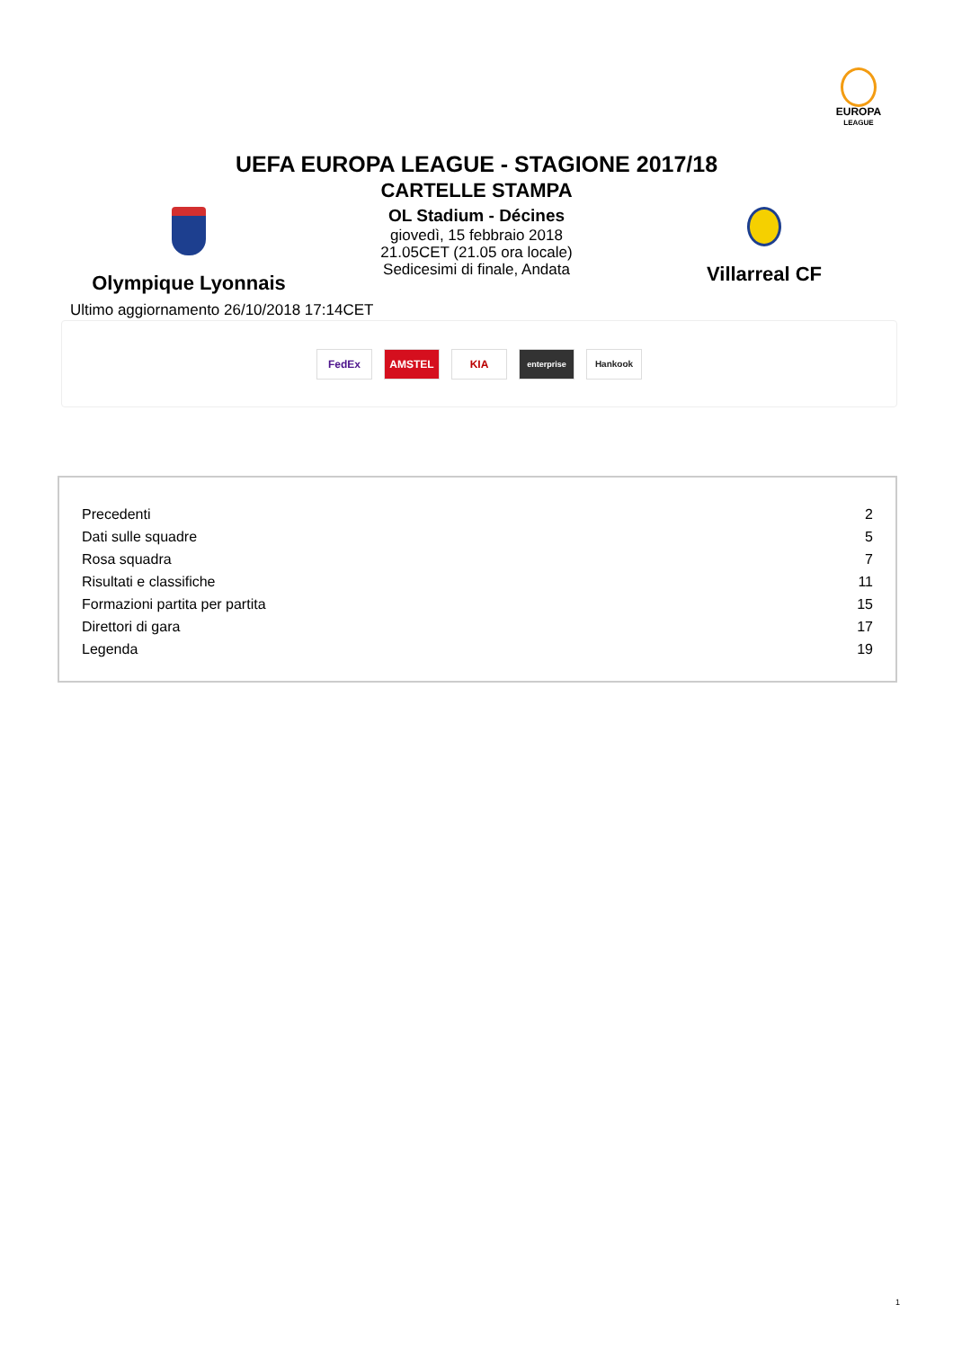EUROPA
LEAGUE
UEFA EUROPA LEAGUE - STAGIONE 2017/18
CARTELLE STAMPA
Olympique Lyonnais
OL Stadium - Décines
giovedì, 15 febbraio 2018
21.05CET (21.05 ora locale)
Sedicesimi di finale, Andata
Villarreal CF
Ultimo aggiornamento 26/10/2018 17:14CET
FedEx AMSTEL KIA
enterprise Hankook
| Precedenti | 2 |
| Dati sulle squadre | 5 |
| Rosa squadra | 7 |
| Risultati e classifiche | 11 |
| Formazioni partita per partita | 15 |
| Direttori di gara | 17 |
| Legenda | 19 |
1